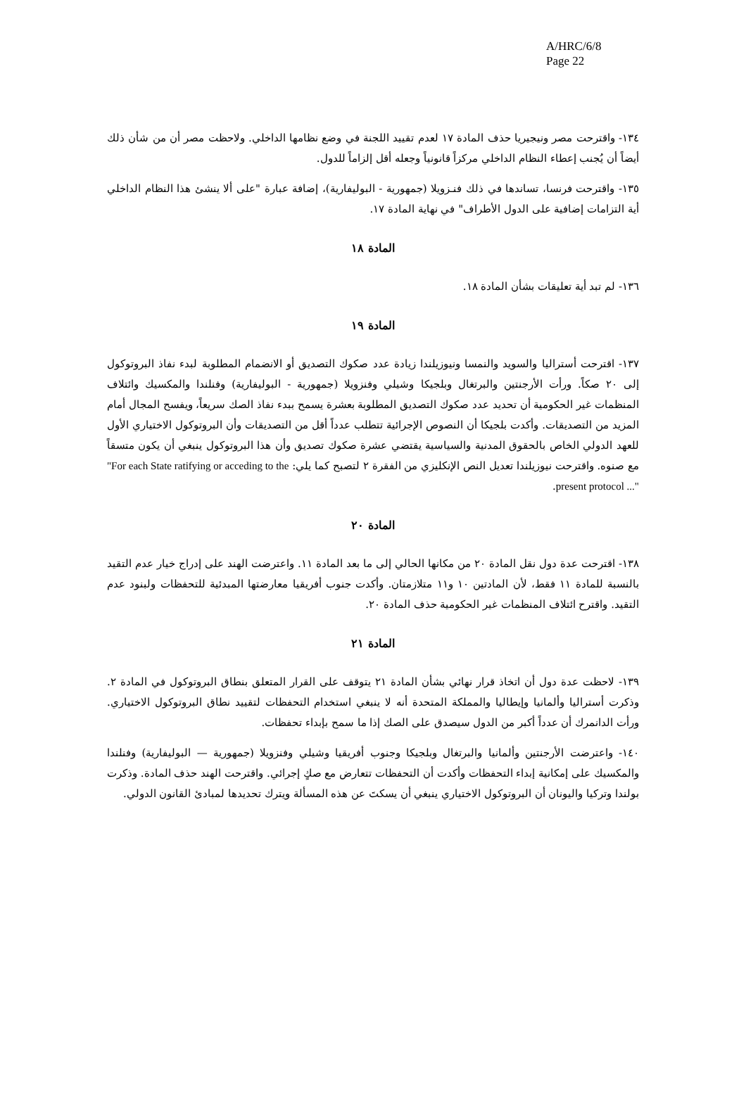A/HRC/6/8
Page 22
١٣٤- واقترحت مصر ونيجيريا حذف المادة ١٧ لعدم تقييد اللجنة في وضع نظامها الداخلي. ولاحظت مصر أن من شأن ذلك أيضاً أن يُجنب إعطاء النظام الداخلي مركزاً قانونياً وجعله أقل إلزاماً للدول.
١٣٥- واقترحت فرنسا، تساندها في ذلك فنـزويلا (جمهورية - البوليفارية)، إضافة عبارة "على ألا ينشئ هذا النظام الداخلي أية التزامات إضافية على الدول الأطراف" في نهاية المادة ١٧.
المادة ١٨
١٣٦- لم تبد أية تعليقات بشأن المادة ١٨.
المادة ١٩
١٣٧- اقترحت أستراليا والسويد والنمسا ونيوزيلندا زيادة عدد صكوك التصديق أو الانضمام المطلوبة لبدء نفاذ البروتوكول إلى ٢٠ صكاً. ورأت الأرجنتين والبرتغال وبلجيكا وشيلي وفنزويلا (جمهورية - البوليفارية) وفنلندا والمكسيك وائتلاف المنظمات غير الحكومية أن تحديد عدد صكوك التصديق المطلوبة بعشرة يسمح ببدء نفاذ الصك سريعاً، ويفسح المجال أمام المزيد من التصديقات. وأكدت بلجيكا أن النصوص الإجرائية تتطلب عدداً أقل من التصديقات وأن البروتوكول الاختياري الأول للعهد الدولي الخاص بالحقوق المدنية والسياسية يقتضي عشرة صكوك تصديق وأن هذا البروتوكول ينبغي أن يكون متسقاً مع صنوه. واقترحت نيوزيلندا تعديل النص الإنكليزي من الفقرة ٢ لتصبح كما يلي: "For each State ratifying or acceding to the present protocol ...".
المادة ٢٠
١٣٨- اقترحت عدة دول نقل المادة ٢٠ من مكانها الحالي إلى ما بعد المادة ١١. واعترضت الهند على إدراج خيار عدم التقيد بالنسبة للمادة ١١ فقط، لأن المادتين ١٠ و١١ متلازمتان. وأكدت جنوب أفريقيا معارضتها المبدئية للتحفظات ولبنود عدم التقيد. واقترح ائتلاف المنظمات غير الحكومية حذف المادة ٢٠.
المادة ٢١
١٣٩- لاحظت عدة دول أن اتخاذ قرار نهائي بشأن المادة ٢١ يتوقف على القرار المتعلق بنطاق البروتوكول في المادة ٢. وذكرت أستراليا وألمانيا وإيطاليا والمملكة المتحدة أنه لا ينبغي استخدام التحفظات لتقييد نطاق البروتوكول الاختياري. ورأت الدانمرك أن عدداً أكبر من الدول سيصدق على الصك إذا ما سمح بإبداء تحفظات.
١٤٠- واعترضت الأرجنتين وألمانيا والبرتغال وبلجيكا وجنوب أفريقيا وشيلي وفنزويلا (جمهورية — البوليفارية) وفنلندا والمكسيك على إمكانية إبداء التحفظات وأكدت أن التحفظات تتعارض مع صكٍ إجرائي. واقترحت الهند حذف المادة. وذكرت بولندا وتركيا واليونان أن البروتوكول الاختياري ينبغي أن يسكتَ عن هذه المسألة ويترك تحديدها لمبادئ القانون الدولي.